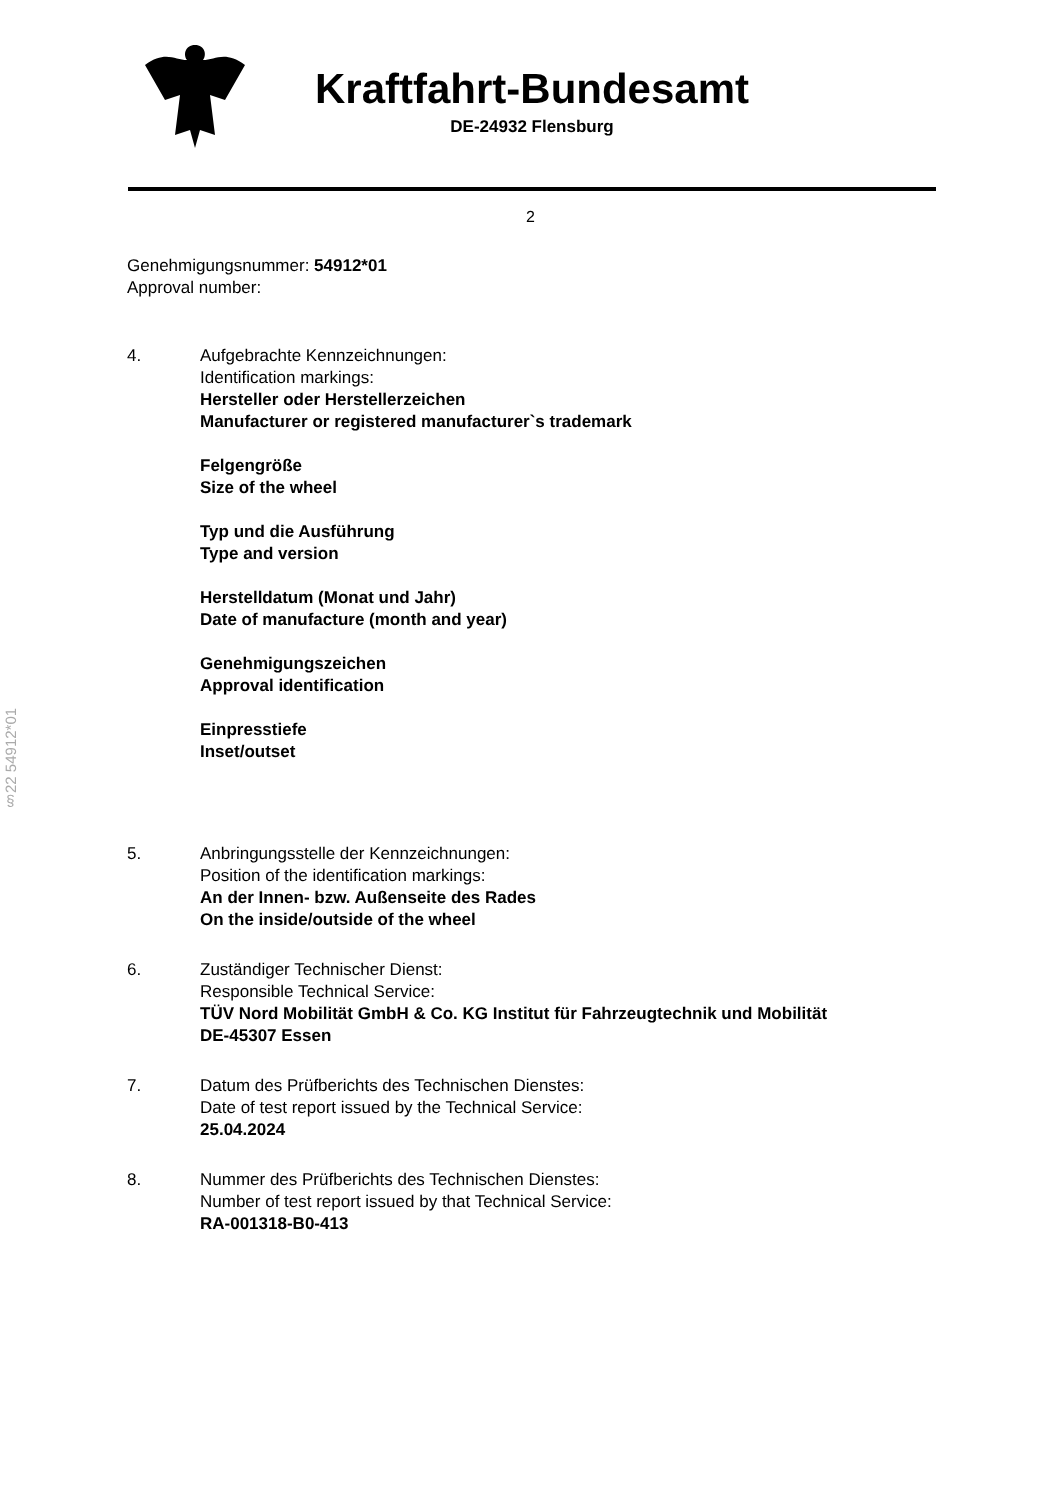Kraftfahrt-Bundesamt
DE-24932 Flensburg
2
§22 54912*01
Genehmigungsnummer: 54912*01
Approval number:
4. Aufgebrachte Kennzeichnungen:
Identification markings:
Hersteller oder Herstellerzeichen
Manufacturer or registered manufacturer`s trademark
Felgengröße
Size of the wheel
Typ und die Ausführung
Type and version
Herstelldatum (Monat und Jahr)
Date of manufacture (month and year)
Genehmigungszeichen
Approval identification
Einpresstiefe
Inset/outset
5. Anbringungsstelle der Kennzeichnungen:
Position of the identification markings:
An der Innen- bzw. Außenseite des Rades
On the inside/outside of the wheel
6. Zuständiger Technischer Dienst:
Responsible Technical Service:
TÜV Nord Mobilität GmbH & Co. KG Institut für Fahrzeugtechnik und Mobilität
DE-45307 Essen
7. Datum des Prüfberichts des Technischen Dienstes:
Date of test report issued by the Technical Service:
25.04.2024
8. Nummer des Prüfberichts des Technischen Dienstes:
Number of test report issued by that Technical Service:
RA-001318-B0-413